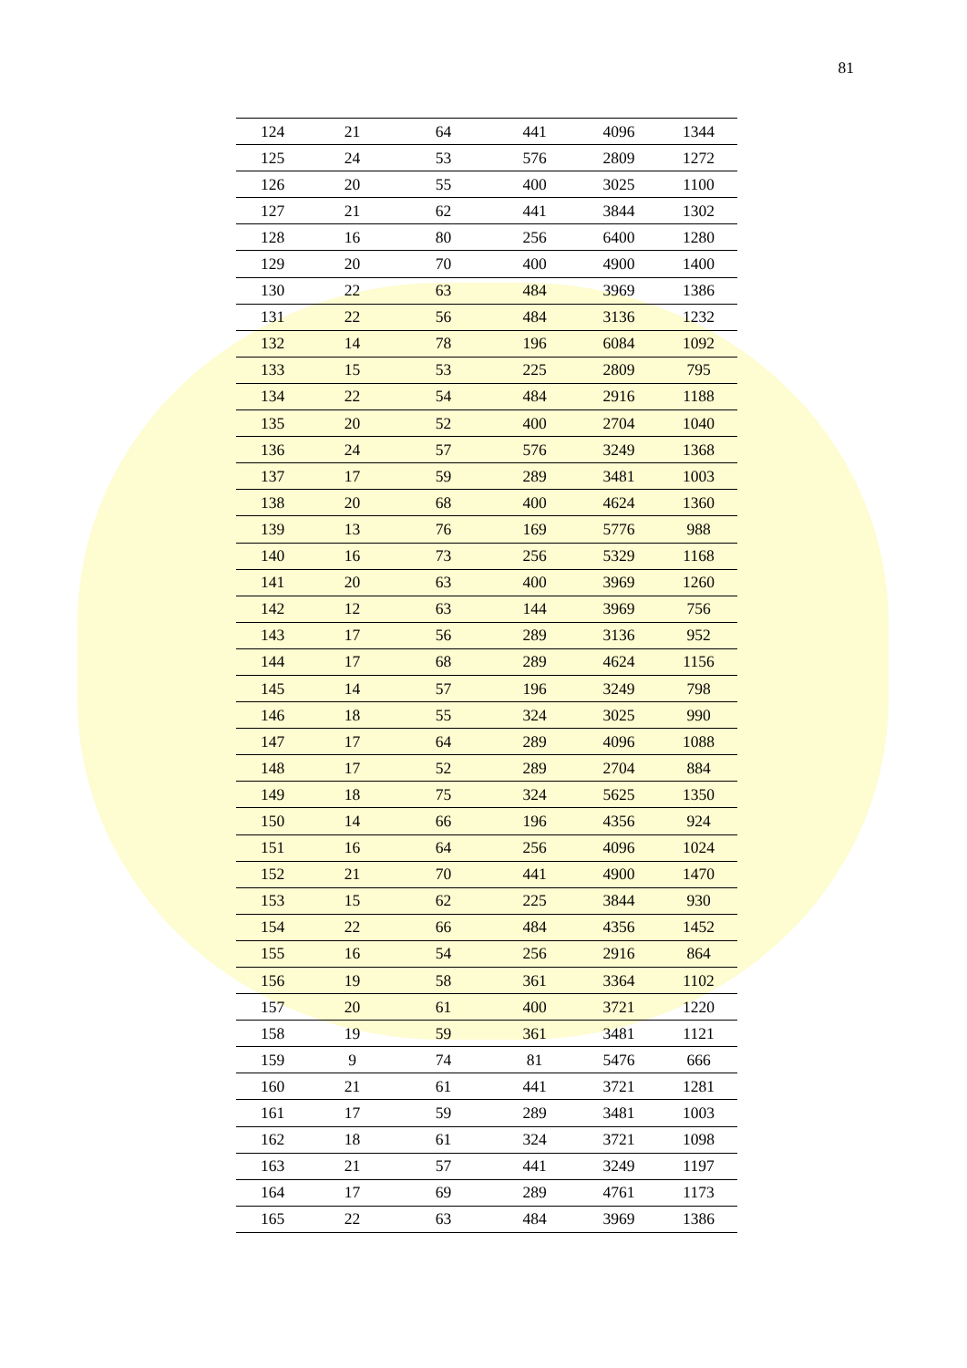81
| 124 | 21 | 64 | 441 | 4096 | 1344 |
| 125 | 24 | 53 | 576 | 2809 | 1272 |
| 126 | 20 | 55 | 400 | 3025 | 1100 |
| 127 | 21 | 62 | 441 | 3844 | 1302 |
| 128 | 16 | 80 | 256 | 6400 | 1280 |
| 129 | 20 | 70 | 400 | 4900 | 1400 |
| 130 | 22 | 63 | 484 | 3969 | 1386 |
| 131 | 22 | 56 | 484 | 3136 | 1232 |
| 132 | 14 | 78 | 196 | 6084 | 1092 |
| 133 | 15 | 53 | 225 | 2809 | 795 |
| 134 | 22 | 54 | 484 | 2916 | 1188 |
| 135 | 20 | 52 | 400 | 2704 | 1040 |
| 136 | 24 | 57 | 576 | 3249 | 1368 |
| 137 | 17 | 59 | 289 | 3481 | 1003 |
| 138 | 20 | 68 | 400 | 4624 | 1360 |
| 139 | 13 | 76 | 169 | 5776 | 988 |
| 140 | 16 | 73 | 256 | 5329 | 1168 |
| 141 | 20 | 63 | 400 | 3969 | 1260 |
| 142 | 12 | 63 | 144 | 3969 | 756 |
| 143 | 17 | 56 | 289 | 3136 | 952 |
| 144 | 17 | 68 | 289 | 4624 | 1156 |
| 145 | 14 | 57 | 196 | 3249 | 798 |
| 146 | 18 | 55 | 324 | 3025 | 990 |
| 147 | 17 | 64 | 289 | 4096 | 1088 |
| 148 | 17 | 52 | 289 | 2704 | 884 |
| 149 | 18 | 75 | 324 | 5625 | 1350 |
| 150 | 14 | 66 | 196 | 4356 | 924 |
| 151 | 16 | 64 | 256 | 4096 | 1024 |
| 152 | 21 | 70 | 441 | 4900 | 1470 |
| 153 | 15 | 62 | 225 | 3844 | 930 |
| 154 | 22 | 66 | 484 | 4356 | 1452 |
| 155 | 16 | 54 | 256 | 2916 | 864 |
| 156 | 19 | 58 | 361 | 3364 | 1102 |
| 157 | 20 | 61 | 400 | 3721 | 1220 |
| 158 | 19 | 59 | 361 | 3481 | 1121 |
| 159 | 9 | 74 | 81 | 5476 | 666 |
| 160 | 21 | 61 | 441 | 3721 | 1281 |
| 161 | 17 | 59 | 289 | 3481 | 1003 |
| 162 | 18 | 61 | 324 | 3721 | 1098 |
| 163 | 21 | 57 | 441 | 3249 | 1197 |
| 164 | 17 | 69 | 289 | 4761 | 1173 |
| 165 | 22 | 63 | 484 | 3969 | 1386 |